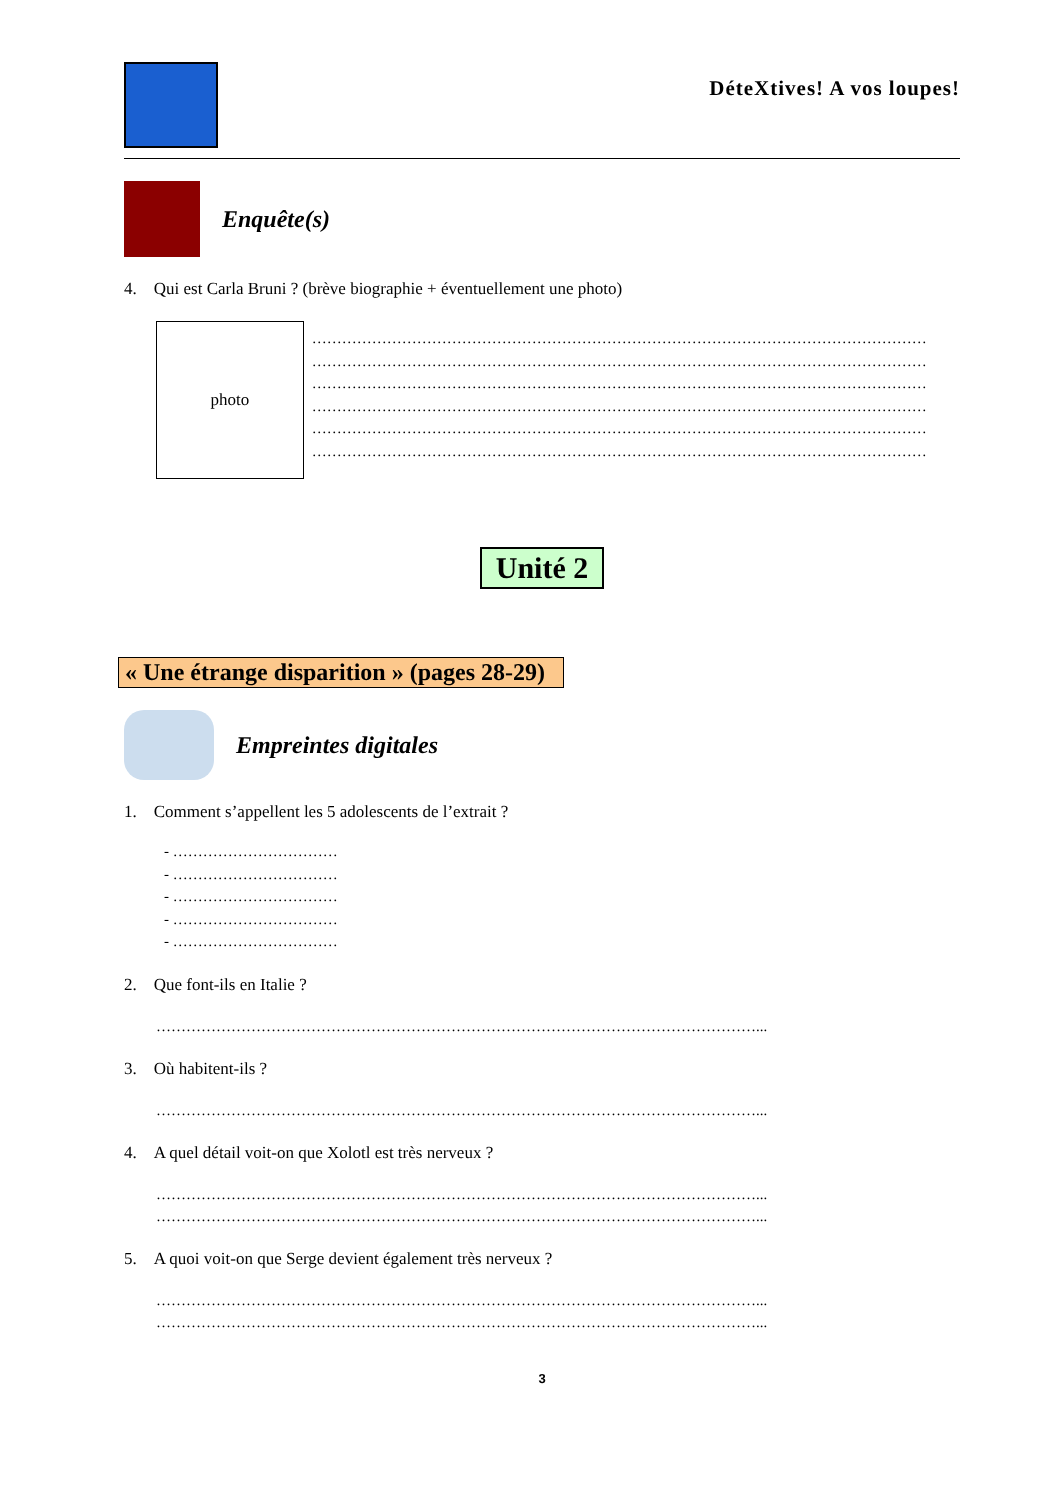DéteXtives! A vos loupes!
Enquête(s)
4. Qui est Carla Bruni ? (brève biographie + éventuellement une photo)
photo
……………………………………………………………………………………………………………
……………………………………………………………………………………………………………
……………………………………………………………………………………………………………
……………………………………………………………………………………………………………
……………………………………………………………………………………………………………
……………………………………………………………………………………………………………
Unité 2
« Une étrange disparition » (pages 28-29)
Empreintes digitales
1. Comment s’appellent les 5 adolescents de l’extrait ?
- ……………………………
- ……………………………
- ……………………………
- ……………………………
- ……………………………
2. Que font-ils en Italie ?
…………………………………………………………………………………………………………...
3. Où habitent-ils ?
…………………………………………………………………………………………………………...
4. A quel détail voit-on que Xolotl est très nerveux ?
…………………………………………………………………………………………………………...
…………………………………………………………………………………………………………...
5. A quoi voit-on que Serge devient également très nerveux ?
…………………………………………………………………………………………………………...
…………………………………………………………………………………………………………...
3